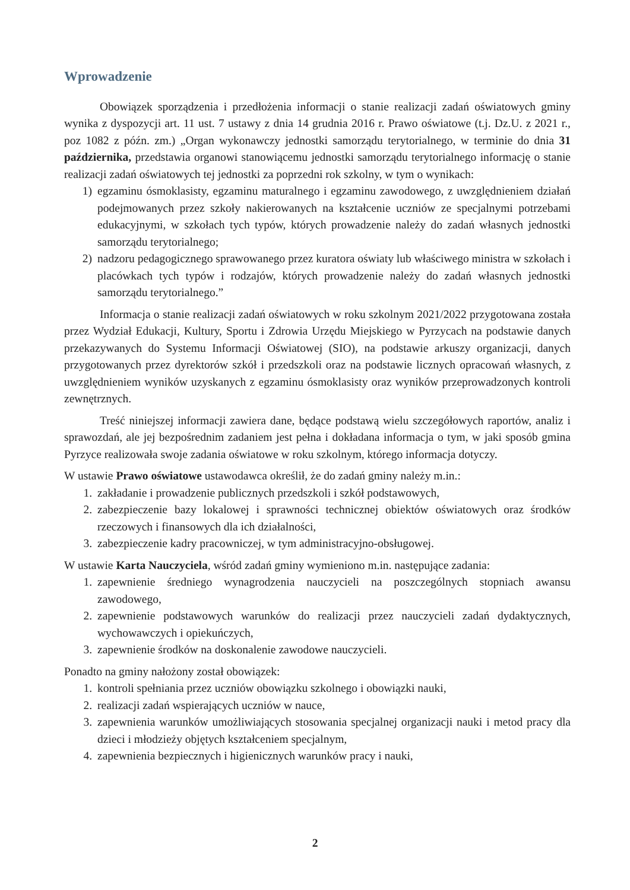Wprowadzenie
Obowiązek sporządzenia i przedłożenia informacji o stanie realizacji zadań oświatowych gminy wynika z dyspozycji art. 11 ust. 7 ustawy z dnia 14 grudnia 2016 r. Prawo oświatowe (t.j. Dz.U. z 2021 r., poz 1082 z późn. zm.) „Organ wykonawczy jednostki samorządu terytorialnego, w terminie do dnia 31 października, przedstawia organowi stanowiącemu jednostki samorządu terytorialnego informację o stanie realizacji zadań oświatowych tej jednostki za poprzedni rok szkolny, w tym o wynikach:
1) egzaminu ósmoklasisty, egzaminu maturalnego i egzaminu zawodowego, z uwzględnieniem działań podejmowanych przez szkoły nakierowanych na kształcenie uczniów ze specjalnymi potrzebami edukacyjnymi, w szkołach tych typów, których prowadzenie należy do zadań własnych jednostki samorządu terytorialnego;
2) nadzoru pedagogicznego sprawowanego przez kuratora oświaty lub właściwego ministra w szkołach i placówkach tych typów i rodzajów, których prowadzenie należy do zadań własnych jednostki samorządu terytorialnego.”
Informacja o stanie realizacji zadań oświatowych w roku szkolnym 2021/2022 przygotowana została przez Wydział Edukacji, Kultury, Sportu i Zdrowia Urzędu Miejskiego w Pyrzycach na podstawie danych przekazywanych do Systemu Informacji Oświatowej (SIO), na podstawie arkuszy organizacji, danych przygotowanych przez dyrektorów szkół i przedszkoli oraz na podstawie licznych opracowań własnych, z uwzględnieniem wyników uzyskanych z egzaminu ósmoklasisty oraz wyników przeprowadzonych kontroli zewnętrznych.
Treść niniejszej informacji zawiera dane, będące podstawą wielu szczegółowych raportów, analiz i sprawozdań, ale jej bezpośrednim zadaniem jest pełna i dokładana informacja o tym, w jaki sposób gmina Pyrzyce realizowała swoje zadania oświatowe w roku szkolnym, którego informacja dotyczy.
W ustawie Prawo oświatowe ustawodawca określił, że do zadań gminy należy m.in.:
1. zakładanie i prowadzenie publicznych przedszkoli i szkół podstawowych,
2. zabezpieczenie bazy lokalowej i sprawności technicznej obiektów oświatowych oraz środków rzeczowych i finansowych dla ich działalności,
3. zabezpieczenie kadry pracowniczej, w tym administracyjno-obsługowej.
W ustawie Karta Nauczyciela, wśród zadań gminy wymieniono m.in. następujące zadania:
1. zapewnienie średniego wynagrodzenia nauczycieli na poszczególnych stopniach awansu zawodowego,
2. zapewnienie podstawowych warunków do realizacji przez nauczycieli zadań dydaktycznych, wychowawczych i opiekuńczych,
3. zapewnienie środków na doskonalenie zawodowe nauczycieli.
Ponadto na gminy nałożony został obowiązek:
1. kontroli spełniania przez uczniów obowiązku szkolnego i obowiązki nauki,
2. realizacji zadań wspierających uczniów w nauce,
3. zapewnienia warunków umożliwiających stosowania specjalnej organizacji nauki i metod pracy dla dzieci i młodzieży objętych kształceniem specjalnym,
4. zapewnienia bezpiecznych i higienicznych warunków pracy i nauki,
2